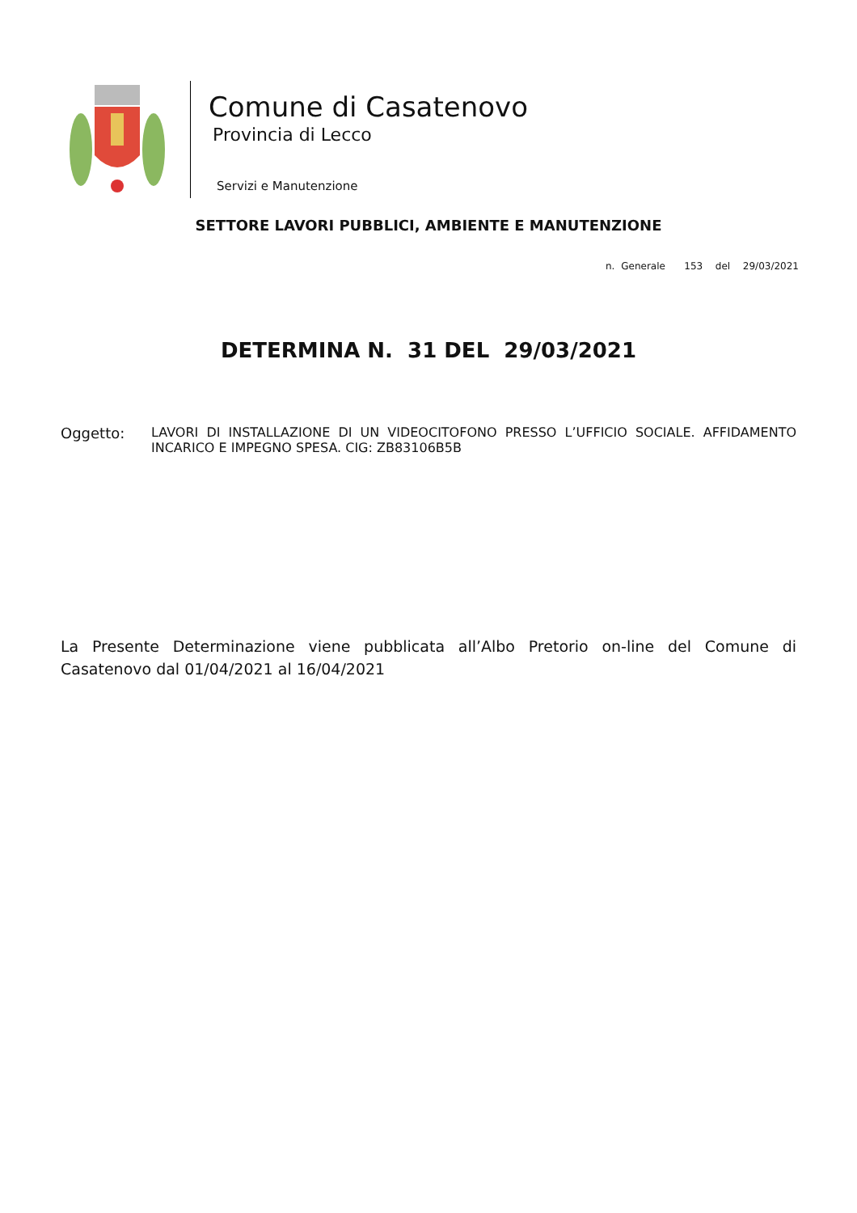Comune di Casatenovo
Provincia di Lecco
Servizi e Manutenzione
SETTORE LAVORI PUBBLICI, AMBIENTE E MANUTENZIONE
n. Generale 153 del 29/03/2021
DETERMINA N. 31 DEL 29/03/2021
Oggetto: LAVORI DI INSTALLAZIONE DI UN VIDEOCITOFONO PRESSO L’UFFICIO SOCIALE. AFFIDAMENTO INCARICO E IMPEGNO SPESA. CIG: ZB83106B5B
La Presente Determinazione viene pubblicata all’Albo Pretorio on-line del Comune di Casatenovo dal 01/04/2021 al 16/04/2021